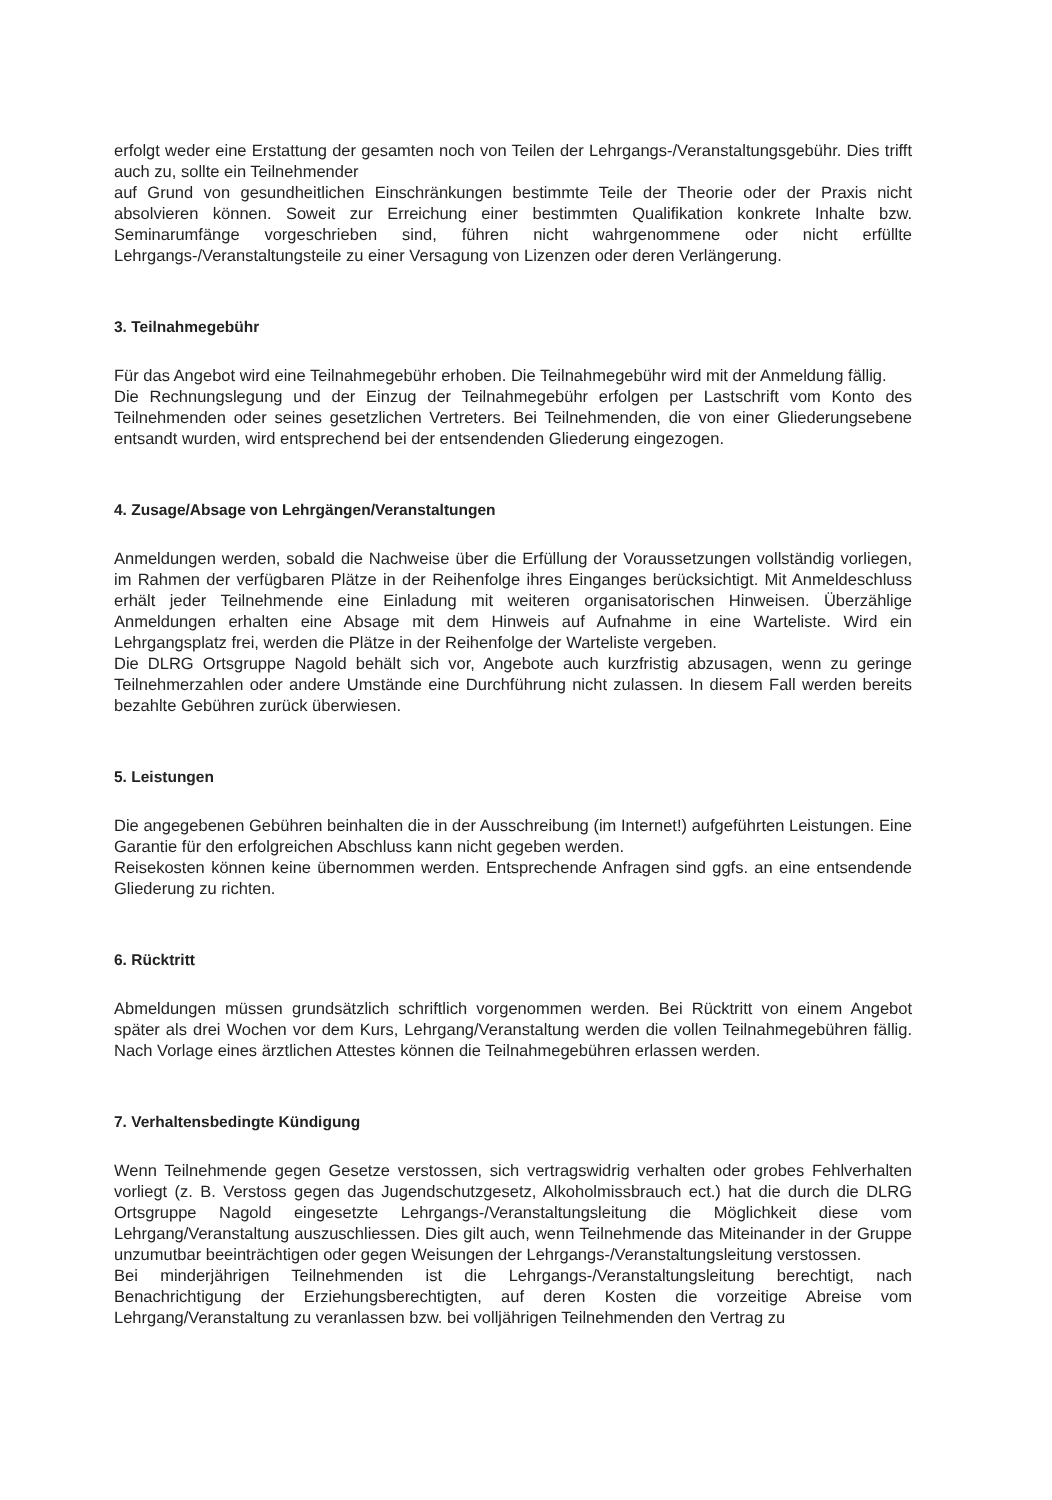erfolgt weder eine Erstattung der gesamten noch von Teilen der Lehrgangs-/Veranstaltungsgebühr. Dies trifft auch zu, sollte ein Teilnehmender
auf Grund von gesundheitlichen Einschränkungen bestimmte Teile der Theorie oder der Praxis nicht absolvieren können. Soweit zur Erreichung einer bestimmten Qualifikation konkrete Inhalte bzw. Seminarumfänge vorgeschrieben sind, führen nicht wahrgenommene oder nicht erfüllte Lehrgangs-/Veranstaltungsteile zu einer Versagung von Lizenzen oder deren Verlängerung.
3. Teilnahmegebühr
Für das Angebot wird eine Teilnahmegebühr erhoben. Die Teilnahmegebühr wird mit der Anmeldung fällig.
Die Rechnungslegung und der Einzug der Teilnahmegebühr erfolgen per Lastschrift vom Konto des Teilnehmenden oder seines gesetzlichen Vertreters. Bei Teilnehmenden, die von einer Gliederungsebene entsandt wurden, wird entsprechend bei der entsendenden Gliederung eingezogen.
4. Zusage/Absage von Lehrgängen/Veranstaltungen
Anmeldungen werden, sobald die Nachweise über die Erfüllung der Voraussetzungen vollständig vorliegen, im Rahmen der verfügbaren Plätze in der Reihenfolge ihres Einganges berücksichtigt. Mit Anmeldeschluss erhält jeder Teilnehmende eine Einladung mit weiteren organisatorischen Hinweisen. Überzählige Anmeldungen erhalten eine Absage mit dem Hinweis auf Aufnahme in eine Warteliste. Wird ein Lehrgangsplatz frei, werden die Plätze in der Reihenfolge der Warteliste vergeben.
Die DLRG Ortsgruppe Nagold behält sich vor, Angebote auch kurzfristig abzusagen, wenn zu geringe Teilnehmerzahlen oder andere Umstände eine Durchführung nicht zulassen. In diesem Fall werden bereits bezahlte Gebühren zurück überwiesen.
5. Leistungen
Die angegebenen Gebühren beinhalten die in der Ausschreibung (im Internet!) aufgeführten Leistungen. Eine Garantie für den erfolgreichen Abschluss kann nicht gegeben werden.
Reisekosten können keine übernommen werden. Entsprechende Anfragen sind ggfs. an eine entsendende Gliederung zu richten.
6. Rücktritt
Abmeldungen müssen grundsätzlich schriftlich vorgenommen werden. Bei Rücktritt von einem Angebot später als drei Wochen vor dem Kurs, Lehrgang/Veranstaltung werden die vollen Teilnahmegebühren fällig. Nach Vorlage eines ärztlichen Attestes können die Teilnahmegebühren erlassen werden.
7. Verhaltensbedingte Kündigung
Wenn Teilnehmende gegen Gesetze verstossen, sich vertragswidrig verhalten oder grobes Fehlverhalten vorliegt (z. B. Verstoss gegen das Jugendschutzgesetz, Alkoholmissbrauch ect.) hat die durch die DLRG Ortsgruppe Nagold eingesetzte Lehrgangs-/Veranstaltungsleitung die Möglichkeit diese vom Lehrgang/Veranstaltung auszuschliessen. Dies gilt auch, wenn Teilnehmende das Miteinander in der Gruppe unzumutbar beeinträchtigen oder gegen Weisungen der Lehrgangs-/Veranstaltungsleitung verstossen.
Bei minderjährigen Teilnehmenden ist die Lehrgangs-/Veranstaltungsleitung berechtigt, nach Benachrichtigung der Erziehungsberechtigten, auf deren Kosten die vorzeitige Abreise vom Lehrgang/Veranstaltung zu veranlassen bzw. bei volljährigen Teilnehmenden den Vertrag zu